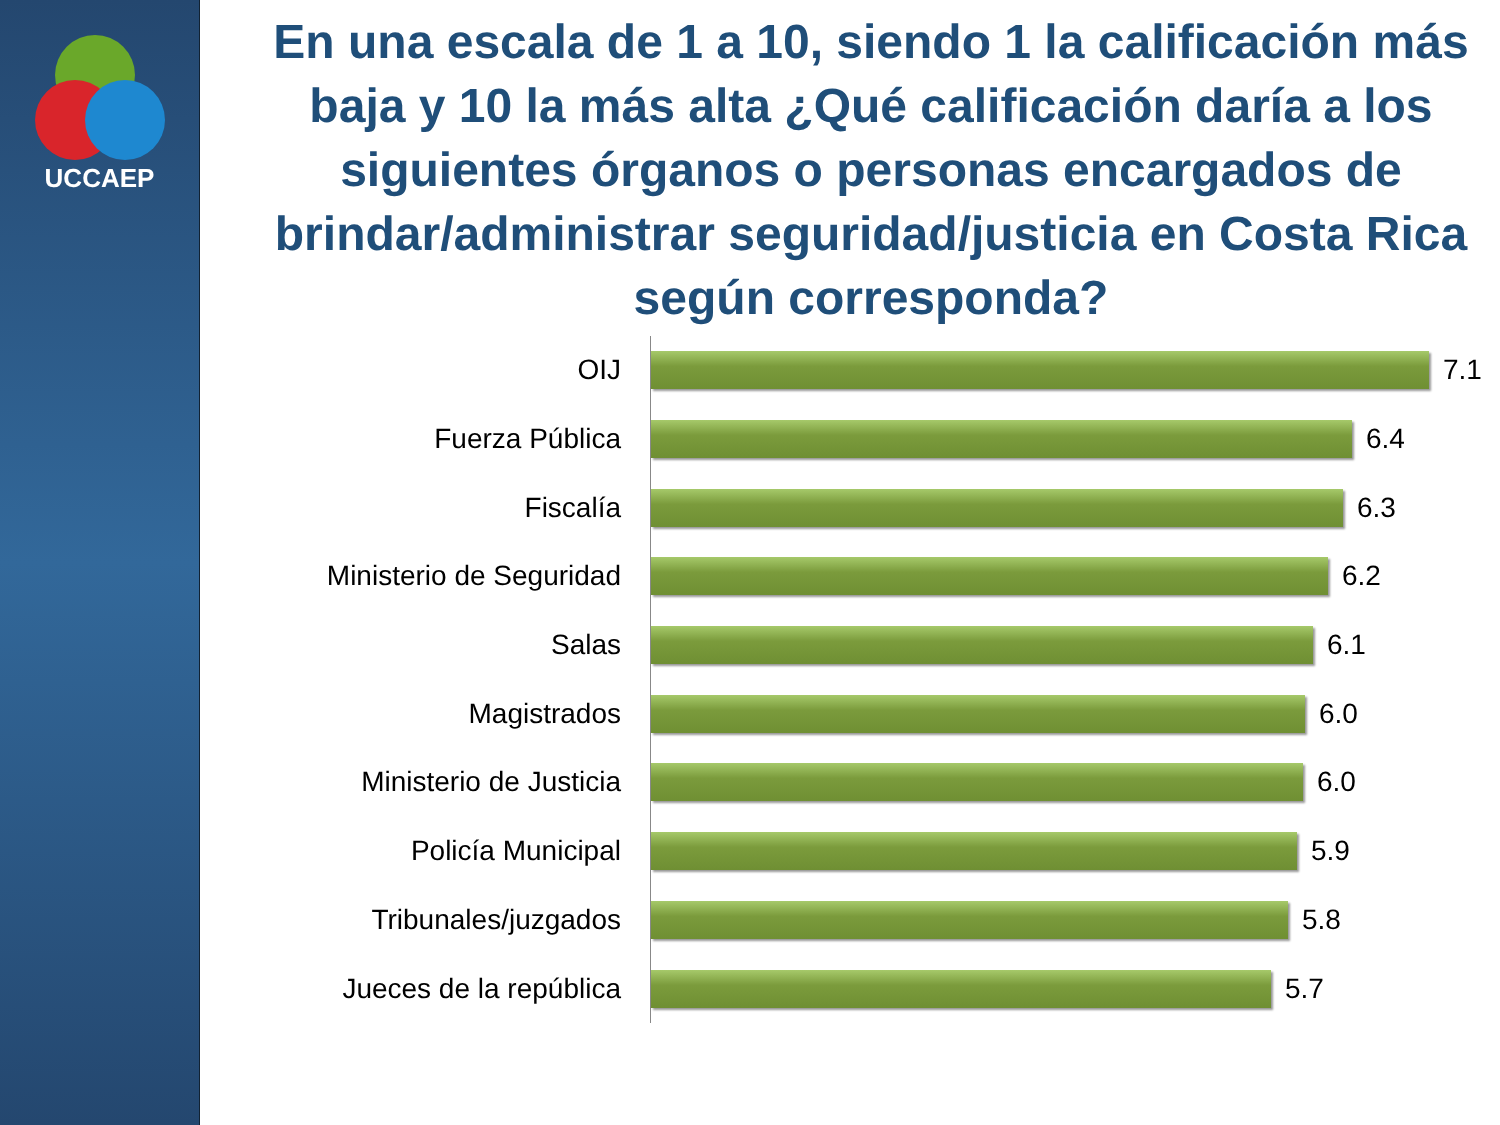UCCAEP
En una escala de 1 a 10, siendo 1 la calificación más baja y 10 la más alta ¿Qué calificación daría a los siguientes órganos o personas encargados de brindar/administrar seguridad/justicia en Costa Rica según corresponda?
OIJ
7.1
Fuerza Pública
6.4
Fiscalía
6.3
Ministerio de Seguridad
6.2
Salas
6.1
Magistrados
6.0
Ministerio de Justicia
6.0
Policía Municipal
5.9
Tribunales/juzgados
5.8
Jueces de la república
5.7